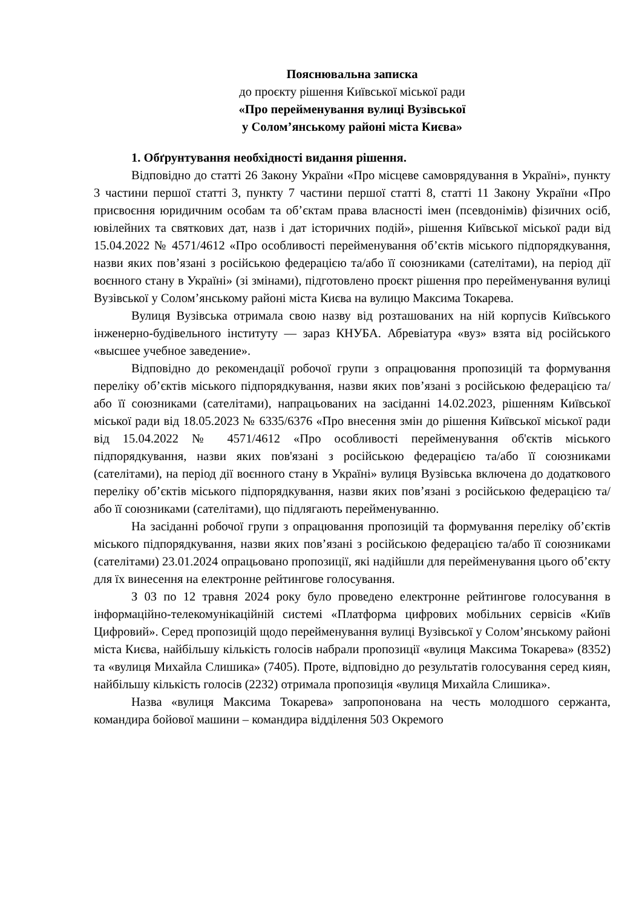Пояснювальна записка
до проєкту рішення Київської міської ради
«Про перейменування вулиці Вузівської
у Солом’янському районі міста Києва»
1. Обґрунтування необхідності видання рішення.
Відповідно до статті 26 Закону України «Про місцеве самоврядування в Україні», пункту 3 частини першої статті 3, пункту 7 частини першої статті 8, статті 11 Закону України «Про присвоєння юридичним особам та об’єктам права власності імен (псевдонімів) фізичних осіб, ювілейних та святкових дат, назв і дат історичних подій», рішення Київської міської ради від 15.04.2022 № 4571/4612 «Про особливості перейменування об’єктів міського підпорядкування, назви яких пов’язані з російською федерацією та/або її союзниками (сателітами), на період дії воєнного стану в Україні» (зі змінами), підготовлено проєкт рішення про перейменування вулиці Вузівської у Солом’янському районі міста Києва на вулицю Максима Токарева.
Вулиця Вузівська отримала свою назву від розташованих на ній корпусів Київського інженерно-будівельного інституту — зараз КНУБА. Абревіатура «вуз» взята від російського «высшее учебное заведение».
Відповідно до рекомендації робочої групи з опрацювання пропозицій та формування переліку об’єктів міського підпорядкування, назви яких пов’язані з російською федерацією та/або її союзниками (сателітами), напрацьованих на засіданні 14.02.2023, рішенням Київської міської ради від 18.05.2023 № 6335/6376 «Про внесення змін до рішення Київської міської ради від 15.04.2022 № 4571/4612 «Про особливості перейменування об'єктів міського підпорядкування, назви яких пов'язані з російською федерацією та/або її союзниками (сателітами), на період дії воєнного стану в Україні» вулиця Вузівська включена до додаткового переліку об’єктів міського підпорядкування, назви яких пов’язані з російською федерацією та/або її союзниками (сателітами), що підлягають перейменуванню.
На засіданні робочої групи з опрацювання пропозицій та формування переліку об’єктів міського підпорядкування, назви яких пов’язані з російською федерацією та/або її союзниками (сателітами) 23.01.2024 опрацьовано пропозиції, які надійшли для перейменування цього об’єкту для їх винесення на електронне рейтингове голосування.
З 03 по 12 травня 2024 року було проведено електронне рейтингове голосування в інформаційно-телекомунікаційній системі «Платформа цифрових мобільних сервісів «Київ Цифровий». Серед пропозицій щодо перейменування вулиці Вузівської у Солом’янському районі міста Києва, найбільшу кількість голосів набрали пропозиції «вулиця Максима Токарева» (8352) та «вулиця Михайла Слишика» (7405). Проте, відповідно до результатів голосування серед киян, найбільшу кількість голосів (2232) отримала пропозиція «вулиця Михайла Слишика».
Назва «вулиця Максима Токарева» запропонована на честь молодшого сержанта, командира бойової машини – командира відділення 503 Окремого